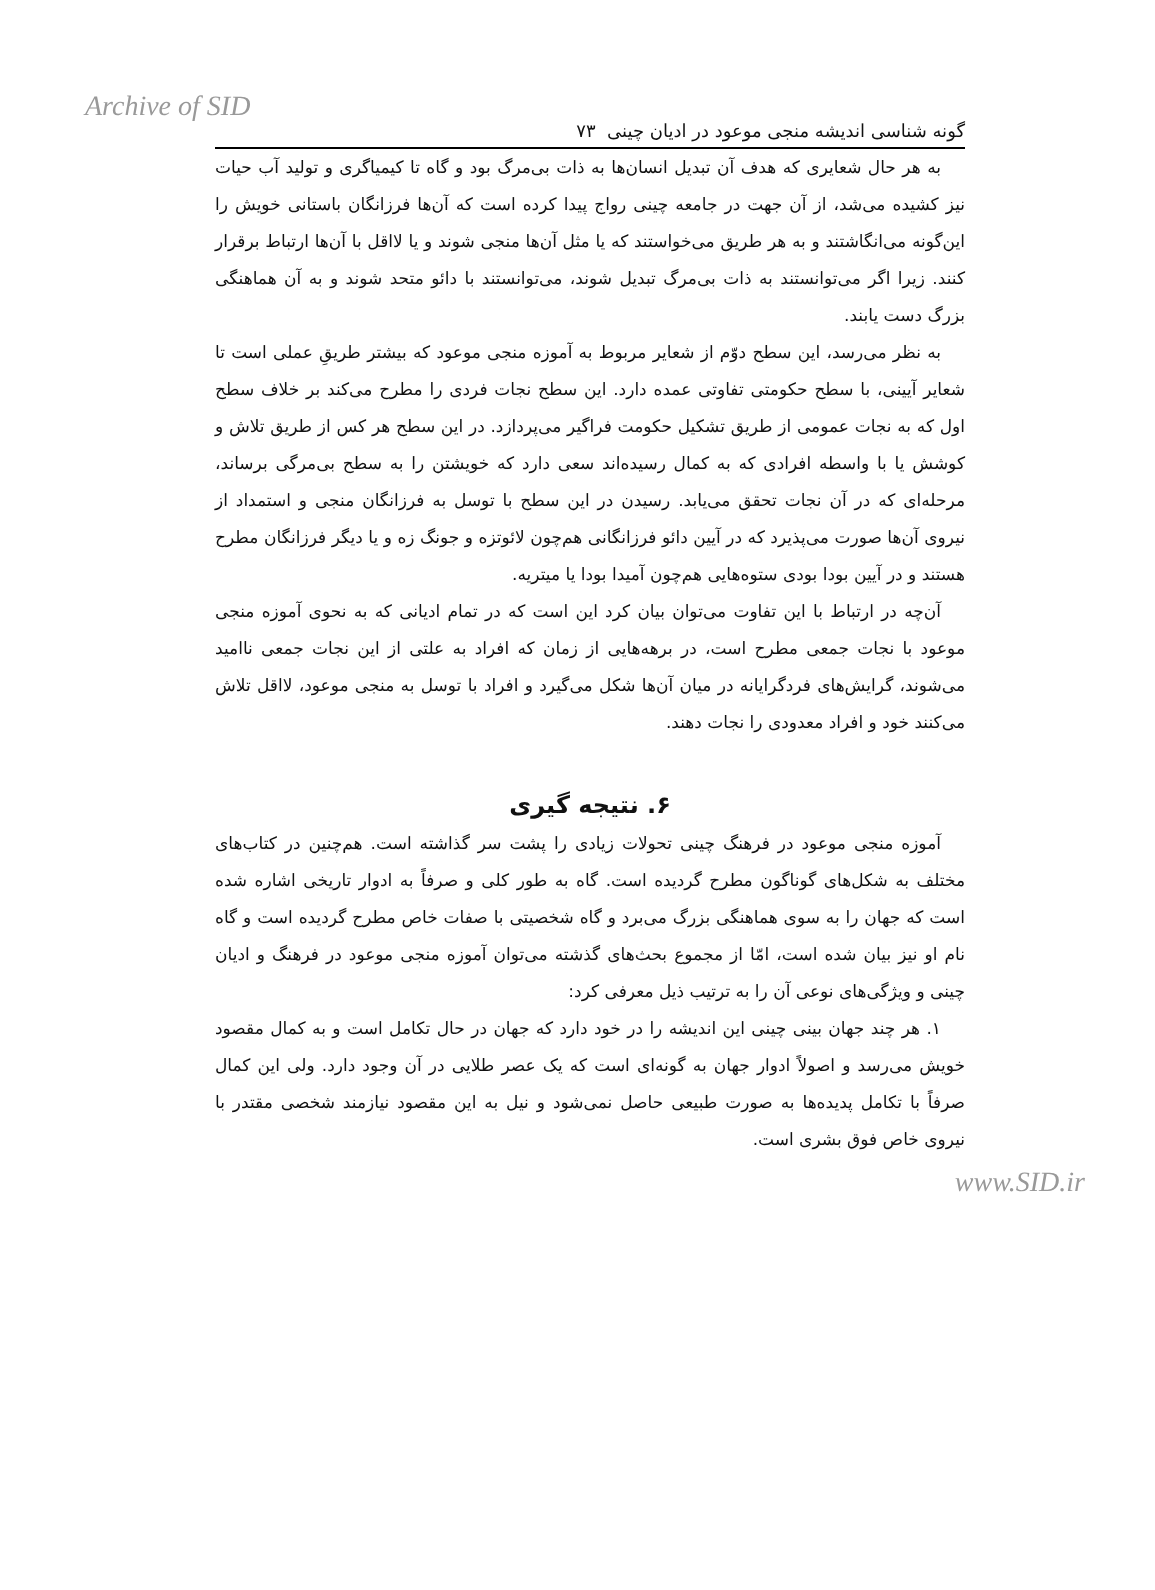Archive of SID
گونه شناسی اندیشه منجی موعود در ادیان چینی ۷۳
به هر حال شعایری که هدف آن تبدیل انسان‌ها به ذات بی‌مرگ بود و گاه تا کیمیاگری و تولید آب حیات نیز کشیده می‌شد، از آن جهت در جامعه چینی رواج پیدا کرده است که آن‌ها فرزانگان باستانی خویش را این‌گونه می‌انگاشتند و به هر طریق می‌خواستند که یا مثل آن‌ها منجی شوند و یا لااقل با آن‌ها ارتباط برقرار کنند. زیرا اگر می‌توانستند به ذات بی‌مرگ تبدیل شوند، می‌توانستند با دائو متحد شوند و به آن هماهنگی بزرگ دست یابند.
به نظر می‌رسد، این سطح دوّم از شعایر مربوط به آموزه منجی موعود که بیشتر طریقِ عملی است تا شعایر آیینی، با سطح حکومتی تفاوتی عمده دارد. این سطح نجات فردی را مطرح می‌کند بر خلاف سطح اول که به نجات عمومی از طریق تشکیل حکومت فراگیر می‌پردازد. در این سطح هر کس از طریق تلاش و کوشش یا با واسطه افرادی که به کمال رسیده‌اند سعی دارد که خویشتن را به سطح بی‌مرگی برساند، مرحله‌ای که در آن نجات تحقق می‌یابد. رسیدن در این سطح با توسل به فرزانگان منجی و استمداد از نیروی آن‌ها صورت می‌پذیرد که در آیین دائو فرزانگانی هم‌چون لائوتزه و جونگ زه و یا دیگر فرزانگان مطرح هستند و در آیین بودا بودی ستوه‌هایی هم‌چون آمیدا بودا یا میتریه.
آن‌چه در ارتباط با این تفاوت می‌توان بیان کرد این است که در تمام ادیانی که به نحوی آموزه منجی موعود با نجات جمعی مطرح است، در برهه‌هایی از زمان که افراد به علتی از این نجات جمعی ناامید می‌شوند، گرایش‌های فردگرایانه در میان آن‌ها شکل می‌گیرد و افراد با توسل به منجی موعود، لااقل تلاش می‌کنند خود و افراد معدودی را نجات دهند.
۶. نتیجه گیری
آموزه منجی موعود در فرهنگ چینی تحولات زیادی را پشت سر گذاشته است. هم‌چنین در کتاب‌های مختلف به شکل‌های گوناگون مطرح گردیده است. گاه به طور کلی و صرفاً به ادوار تاریخی اشاره شده است که جهان را به سوی هماهنگی بزرگ می‌برد و گاه شخصیتی با صفات خاص مطرح گردیده است و گاه نام او نیز بیان شده است، امّا از مجموع بحث‌های گذشته می‌توان آموزه منجی موعود در فرهنگ و ادیان چینی و ویژگی‌های نوعی آن را به ترتیب ذیل معرفی کرد:
۱. هر چند جهان بینی چینی این اندیشه را در خود دارد که جهان در حال تکامل است و به کمال مقصود خویش می‌رسد و اصولاً ادوار جهان به گونه‌ای است که یک عصر طلایی در آن وجود دارد. ولی این کمال صرفاً با تکامل پدیده‌ها به صورت طبیعی حاصل نمی‌شود و نیل به این مقصود نیازمند شخصی مقتدر با نیروی خاص فوق بشری است.
www.SID.ir